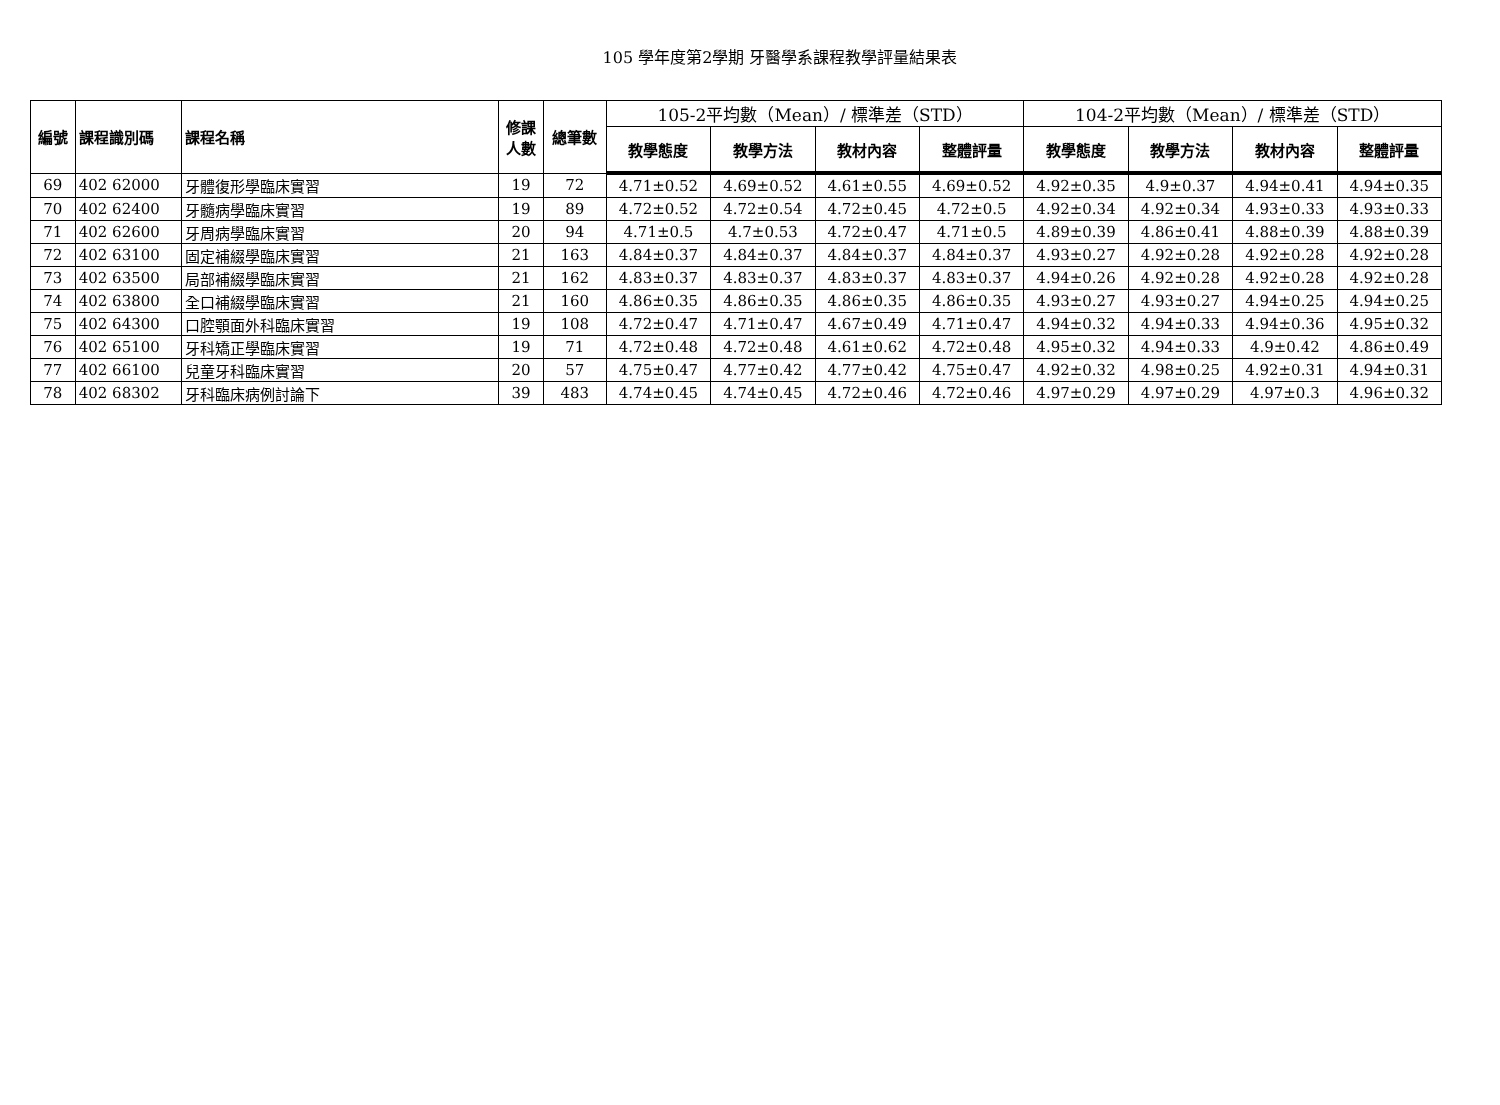105 學年度第2學期 牙醫學系課程教學評量結果表
| 編號 | 課程識別碼 | 課程名稱 | 修課 人數 | 總筆數 | 105-2平均數（Mean）/ 標準差（STD） | | | | 104-2平均數（Mean）/ 標準差（STD） | | | |
| --- | --- | --- | --- | --- | --- | --- | --- | --- | --- | --- | --- | --- |
| | | | | | 教學態度 | 教學方法 | 教材內容 | 整體評量 | 教學態度 | 教學方法 | 教材內容 | 整體評量 |
| 69 | 402 62000 | 牙體復形學臨床實習 | 19 | 72 | 4.71±0.52 | 4.69±0.52 | 4.61±0.55 | 4.69±0.52 | 4.92±0.35 | 4.9±0.37 | 4.94±0.41 | 4.94±0.35 |
| 70 | 402 62400 | 牙髓病學臨床實習 | 19 | 89 | 4.72±0.52 | 4.72±0.54 | 4.72±0.45 | 4.72±0.5 | 4.92±0.34 | 4.92±0.34 | 4.93±0.33 | 4.93±0.33 |
| 71 | 402 62600 | 牙周病學臨床實習 | 20 | 94 | 4.71±0.5 | 4.7±0.53 | 4.72±0.47 | 4.71±0.5 | 4.89±0.39 | 4.86±0.41 | 4.88±0.39 | 4.88±0.39 |
| 72 | 402 63100 | 固定補綴學臨床實習 | 21 | 163 | 4.84±0.37 | 4.84±0.37 | 4.84±0.37 | 4.84±0.37 | 4.93±0.27 | 4.92±0.28 | 4.92±0.28 | 4.92±0.28 |
| 73 | 402 63500 | 局部補綴學臨床實習 | 21 | 162 | 4.83±0.37 | 4.83±0.37 | 4.83±0.37 | 4.83±0.37 | 4.94±0.26 | 4.92±0.28 | 4.92±0.28 | 4.92±0.28 |
| 74 | 402 63800 | 全口補綴學臨床實習 | 21 | 160 | 4.86±0.35 | 4.86±0.35 | 4.86±0.35 | 4.86±0.35 | 4.93±0.27 | 4.93±0.27 | 4.94±0.25 | 4.94±0.25 |
| 75 | 402 64300 | 口腔顎面外科臨床實習 | 19 | 108 | 4.72±0.47 | 4.71±0.47 | 4.67±0.49 | 4.71±0.47 | 4.94±0.32 | 4.94±0.33 | 4.94±0.36 | 4.95±0.32 |
| 76 | 402 65100 | 牙科矯正學臨床實習 | 19 | 71 | 4.72±0.48 | 4.72±0.48 | 4.61±0.62 | 4.72±0.48 | 4.95±0.32 | 4.94±0.33 | 4.9±0.42 | 4.86±0.49 |
| 77 | 402 66100 | 兒童牙科臨床實習 | 20 | 57 | 4.75±0.47 | 4.77±0.42 | 4.77±0.42 | 4.75±0.47 | 4.92±0.32 | 4.98±0.25 | 4.92±0.31 | 4.94±0.31 |
| 78 | 402 68302 | 牙科臨床病例討論下 | 39 | 483 | 4.74±0.45 | 4.74±0.45 | 4.72±0.46 | 4.72±0.46 | 4.97±0.29 | 4.97±0.29 | 4.97±0.3 | 4.96±0.32 |